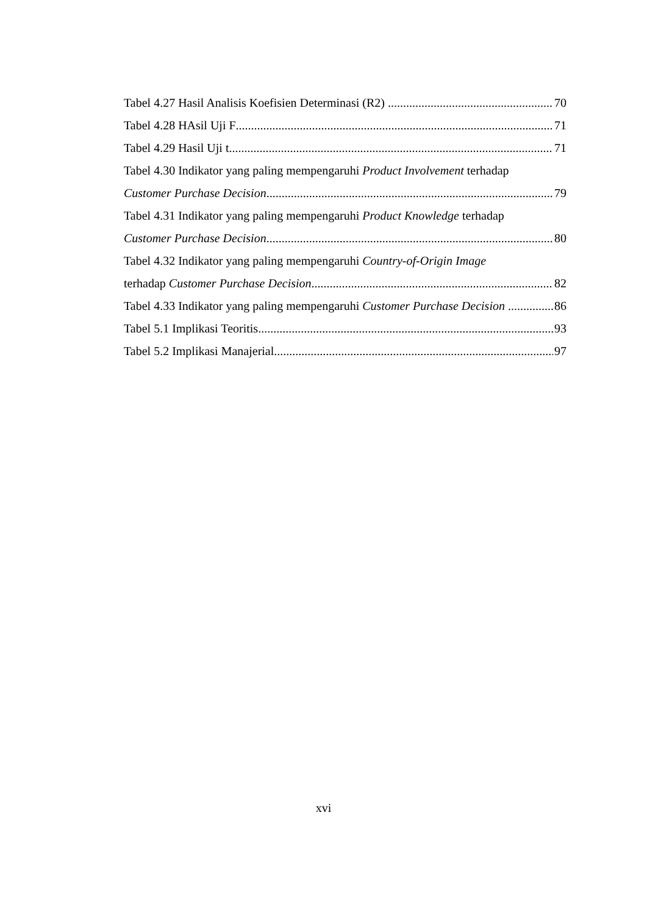Tabel 4.27 Hasil Analisis Koefisien Determinasi (R2) 70
Tabel 4.28 HAsil Uji F 71
Tabel 4.29 Hasil Uji t 71
Tabel 4.30 Indikator yang paling mempengaruhi Product Involvement terhadap
Customer Purchase Decision 79
Tabel 4.31 Indikator yang paling mempengaruhi Product Knowledge terhadap
Customer Purchase Decision 80
Tabel 4.32 Indikator yang paling mempengaruhi Country-of-Origin Image
terhadap Customer Purchase Decision 82
Tabel 4.33 Indikator yang paling mempengaruhi Customer Purchase Decision 86
Tabel 5.1 Implikasi Teoritis 93
Tabel 5.2 Implikasi Manajerial 97
xvi